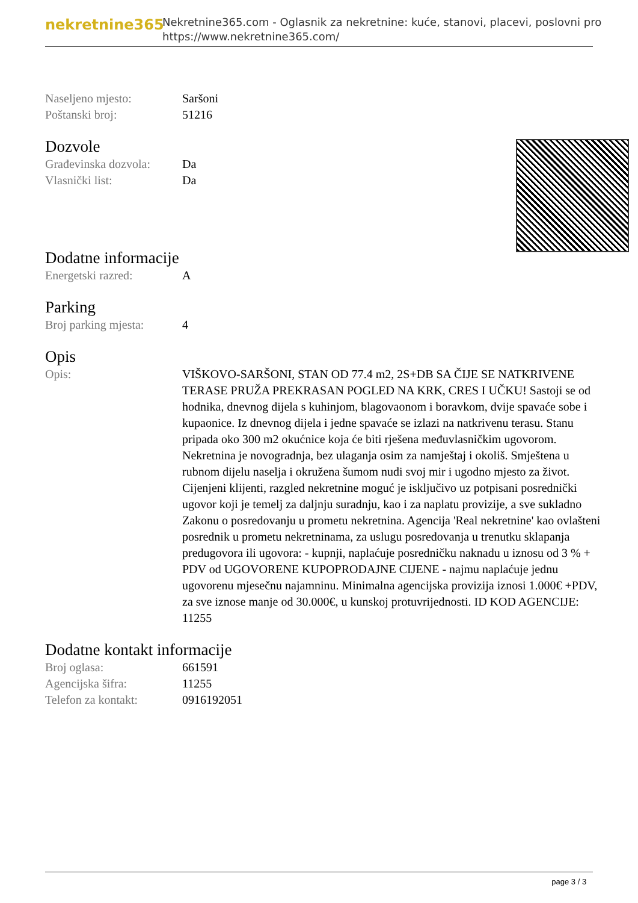nekretnine365
Nekretnine365.com - Oglasnik za nekretnine: kuće, stanovi, placevi, poslovni pro
https://www.nekretnine365.com/
| Naseljeno mjesto: | Saršoni |
| Poštanski broj: | 51216 |
Dozvole
| Građevinska dozvola: | Da |
| Vlasnički list: | Da |
Dodatne informacije
| Energetski razred: | A |
Parking
| Broj parking mjesta: | 4 |
Opis
| Opis: | VIŠKOVO-SARŠONI, STAN OD 77.4 m2, 2S+DB SA ČIJE SE NATKRIVENE TERASE PRUŽA PREKRASAN POGLED NA KRK, CRES I UČKU! Sastoji se od hodnika, dnevnog dijela s kuhinjom, blagovaonom i boravkom, dvije spavaće sobe i kupaonice. Iz dnevnog dijela i jedne spavaće se izlazi na natkrivenu terasu. Stanu pripada oko 300 m2 okućnice koja će biti rješena međuvlasničkim ugovorom. Nekretnina je novogradnja, bez ulaganja osim za namještaj i okoliš. Smještena u rubnom dijelu naselja i okružena šumom nudi svoj mir i ugodno mjesto za život. Cijenjeni klijenti, razgled nekretnine moguć je isključivo uz potpisani posrednički ugovor koji je temelj za daljnju suradnju, kao i za naplatu provizije, a sve sukladno Zakonu o posredovanju u prometu nekretnina. Agencija 'Real nekretnine' kao ovlašteni posrednik u prometu nekretninama, za uslugu posredovanja u trenutku sklapanja predugovora ili ugovora: - kupnji, naplaćuje posredničku naknadu u iznosu od 3 % + PDV od UGOVORENE KUPOPRODAJNE CIJENE - najmu naplaćuje jednu ugovorenu mjesečnu najamninu. Minimalna agencijska provizija iznosi 1.000€ +PDV, za sve iznose manje od 30.000€, u kunskoj protuvrijednosti. ID KOD AGENCIJE: 11255 |
Dodatne kontakt informacije
| Broj oglasa: | 661591 |
| Agencijska šifra: | 11255 |
| Telefon za kontakt: | 0916192051 |
page 3 / 3